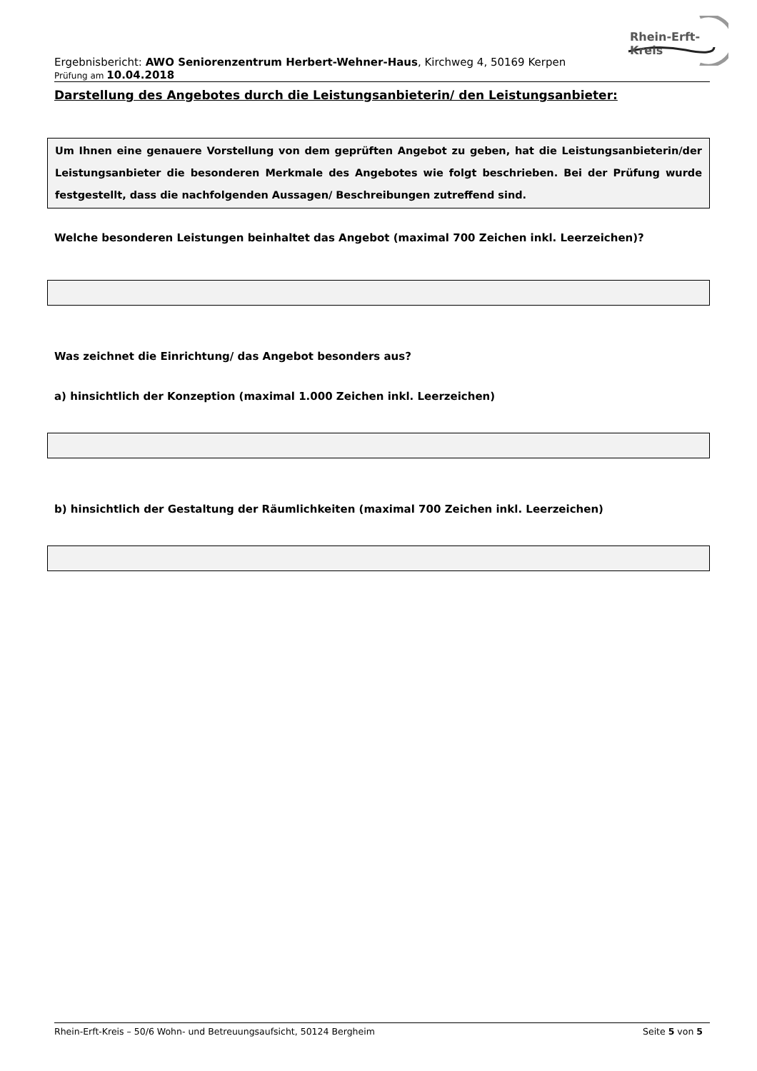Rhein-Erft-Kreis
Ergebnisbericht: AWO Seniorenzentrum Herbert-Wehner-Haus, Kirchweg 4, 50169 Kerpen
Prüfung am 10.04.2018
Darstellung des Angebotes durch die Leistungsanbieterin/ den Leistungsanbieter:
Um Ihnen eine genauere Vorstellung von dem geprüften Angebot zu geben, hat die Leistungsanbieterin/der Leistungsanbieter die besonderen Merkmale des Angebotes wie folgt beschrieben. Bei der Prüfung wurde festgestellt, dass die nachfolgenden Aussagen/ Beschreibungen zutreffend sind.
Welche besonderen Leistungen beinhaltet das Angebot (maximal 700 Zeichen inkl. Leerzeichen)?
Was zeichnet die Einrichtung/ das Angebot besonders aus?
a) hinsichtlich der Konzeption (maximal 1.000 Zeichen inkl. Leerzeichen)
b) hinsichtlich der Gestaltung der Räumlichkeiten (maximal 700 Zeichen inkl. Leerzeichen)
Rhein-Erft-Kreis – 50/6 Wohn- und Betreuungsaufsicht, 50124 Bergheim Seite 5 von 5